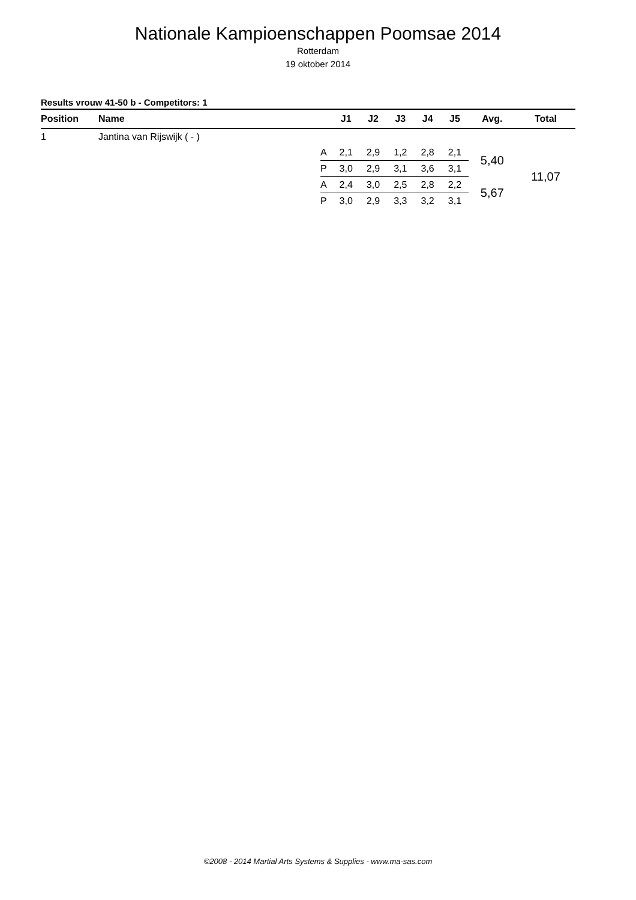Nationale Kampioenschappen Poomsae 2014
Rotterdam
19 oktober 2014
Results vrouw 41-50 b - Competitors: 1
| Position | Name | | J1 | J2 | J3 | J4 | J5 | Avg. | Total |
| --- | --- | --- | --- | --- | --- | --- | --- | --- | --- |
| 1 | Jantina van Rijswijk ( - ) | | | | | | | | |
| | | A | 2,1 | 2,9 | 1,2 | 2,8 | 2,1 | 5,40 | 11,07 |
| | | P | 3,0 | 2,9 | 3,1 | 3,6 | 3,1 | | |
| | | A | 2,4 | 3,0 | 2,5 | 2,8 | 2,2 | 5,67 | |
| | | P | 3,0 | 2,9 | 3,3 | 3,2 | 3,1 | | |
©2008 - 2014 Martial Arts Systems & Supplies - www.ma-sas.com